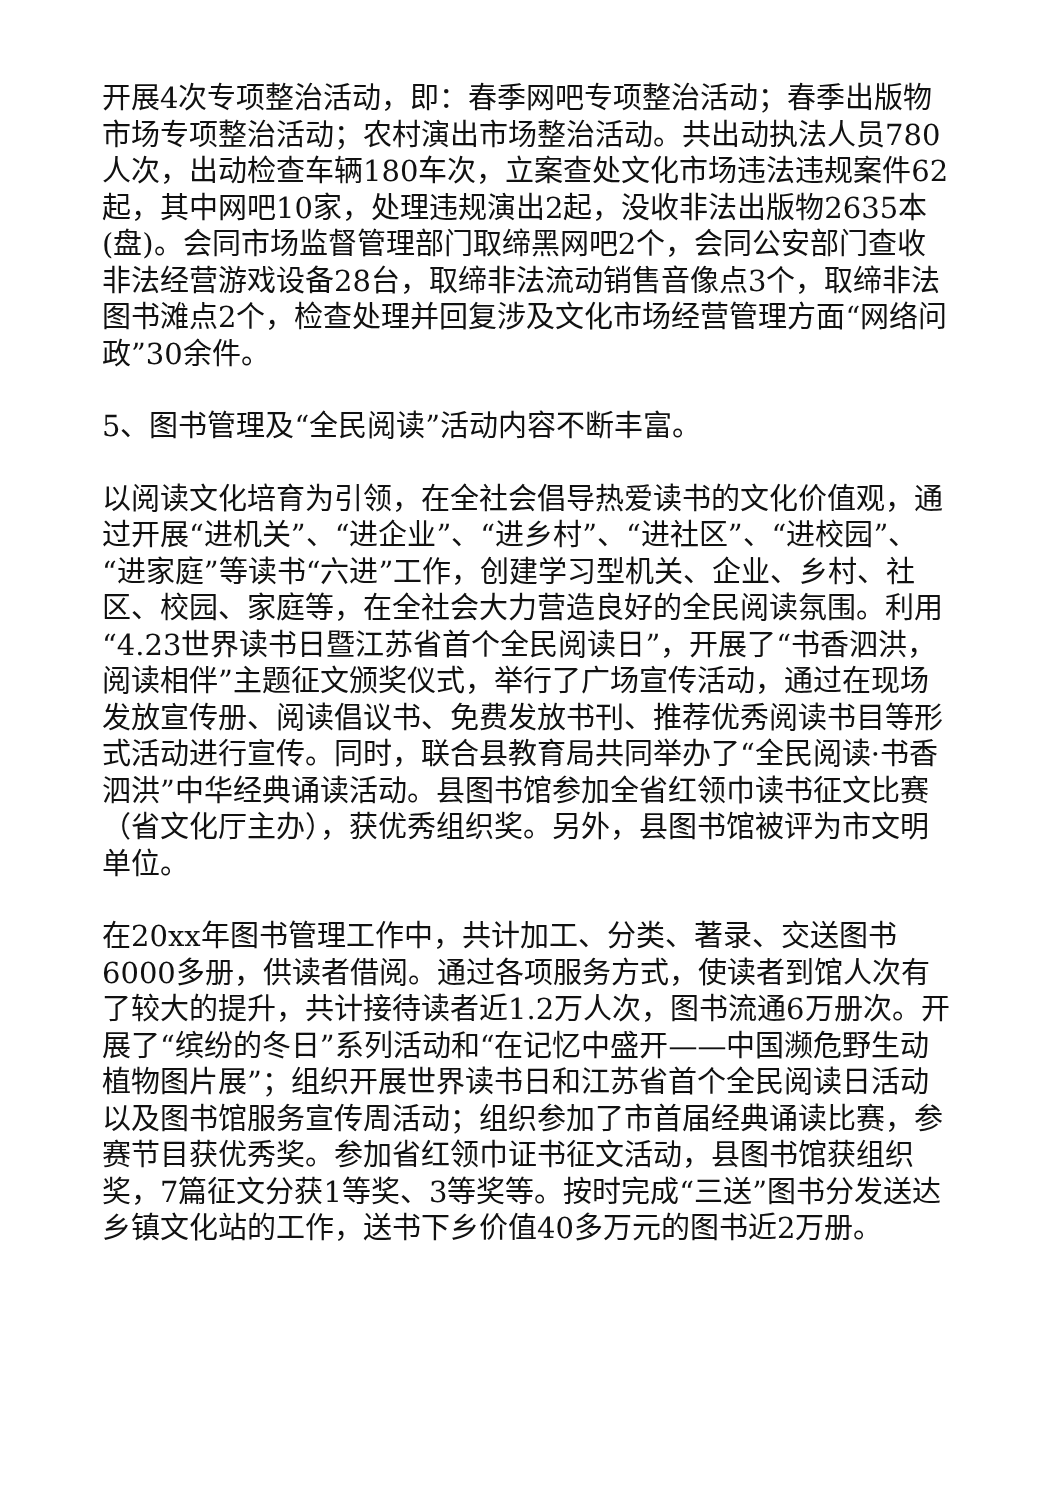开展4次专项整治活动，即：春季网吧专项整治活动；春季出版物市场专项整治活动；农村演出市场整治活动。共出动执法人员780人次，出动检查车辆180车次，立案查处文化市场违法违规案件62起，其中网吧10家，处理违规演出2起，没收非法出版物2635本(盘)。会同市场监督管理部门取缔黑网吧2个，会同公安部门查收非法经营游戏设备28台，取缔非法流动销售音像点3个，取缔非法图书滩点2个，检查处理并回复涉及文化市场经营管理方面“网络问政”30余件。
5、图书管理及“全民阅读”活动内容不断丰富。
以阅读文化培育为引领，在全社会倡导热爱读书的文化价值观，通过开展“进机关”、“进企业”、“进乡村”、“进社区”、“进校园”、“进家庭”等读书“六进”工作，创建学习型机关、企业、乡村、社区、校园、家庭等，在全社会大力营造良好的全民阅读氛围。利用“4.23世界读书日暨江苏省首个全民阅读日”，开展了“书香泗洪，阅读相伴”主题征文颁奖仪式，举行了广场宣传活动，通过在现场发放宣传册、阅读倡议书、免费发放书刊、推荐优秀阅读书目等形式活动进行宣传。同时，联合县教育局共同举办了“全民阅读·书香泗洪”中华经典诵读活动。县图书馆参加全省红领巾读书征文比赛（省文化厅主办），获优秀组织奖。另外，县图书馆被评为市文明单位。
在20xx年图书管理工作中，共计加工、分类、著录、交送图书6000多册，供读者借阅。通过各项服务方式，使读者到馆人次有了较大的提升，共计接待读者近1.2万人次，图书流通6万册次。开展了“缤纷的冬日”系列活动和“在记忆中盛开——中国濒危野生动植物图片展”；组织开展世界读书日和江苏省首个全民阅读日活动以及图书馆服务宣传周活动；组织参加了市首届经典诵读比赛，参赛节目获优秀奖。参加省红领巾证书征文活动，县图书馆获组织奖，7篇征文分获1等奖、3等奖等。按时完成“三送”图书分发送达乡镇文化站的工作，送书下乡价值40多万元的图书近2万册。